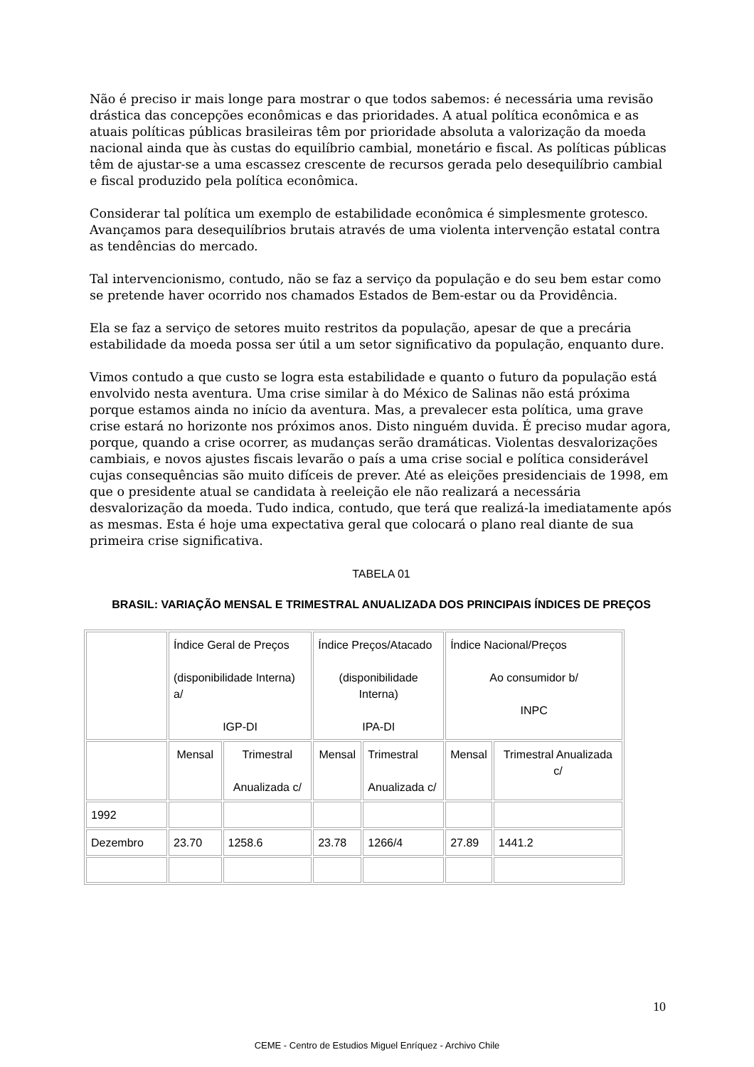Não é preciso ir mais longe para mostrar o que todos sabemos: é necessária uma revisão drástica das concepções econômicas e das prioridades. A atual política econômica e as atuais políticas públicas brasileiras têm por prioridade absoluta a valorização da moeda nacional ainda que às custas do equilíbrio cambial, monetário e fiscal. As políticas públicas têm de ajustar-se a uma escassez crescente de recursos gerada pelo desequilíbrio cambial e fiscal produzido pela política econômica.
Considerar tal política um exemplo de estabilidade econômica é simplesmente grotesco. Avançamos para desequilíbrios brutais através de uma violenta intervenção estatal contra as tendências do mercado.
Tal intervencionismo, contudo, não se faz a serviço da população e do seu bem estar como se pretende haver ocorrido nos chamados Estados de Bem-estar ou da Providência.
Ela se faz a serviço de setores muito restritos da população, apesar de que a precária estabilidade da moeda possa ser útil a um setor significativo da população, enquanto dure.
Vimos contudo a que custo se logra esta estabilidade e quanto o futuro da população está envolvido nesta aventura. Uma crise similar à do México de Salinas não está próxima porque estamos ainda no início da aventura. Mas, a prevalecer esta política, uma grave crise estará no horizonte nos próximos anos. Disto ninguém duvida. É preciso mudar agora, porque, quando a crise ocorrer, as mudanças serão dramáticas. Violentas desvalorizações cambiais, e novos ajustes fiscais levarão o país a uma crise social e política considerável cujas consequências são muito difíceis de prever. Até as eleições presidenciais de 1998, em que o presidente atual se candidata à reeleição ele não realizará a necessária desvalorização da moeda. Tudo indica, contudo, que terá que realizá-la imediatamente após as mesmas. Esta é hoje uma expectativa geral que colocará o plano real diante de sua primeira crise significativa.
TABELA 01
BRASIL: VARIAÇÃO MENSAL E TRIMESTRAL ANUALIZADA DOS PRINCIPAIS ÍNDICES DE PREÇOS
| | Índice Geral de Preços (disponibilidade Interna) a/ IGP-DI | | Índice Preços/Atacado (disponibilidade Interna) IPA-DI | | Índice Nacional/Preços Ao consumidor b/ INPC | |
| | Mensal | Trimestral Anualizada c/ | Mensal | Trimestral Anualizada c/ | Mensal | Trimestral Anualizada c/ |
| 1992 | | | | | | |
| Dezembro | 23.70 | 1258.6 | 23.78 | 1266/4 | 27.89 | 1441.2 |
10
CEME - Centro de Estudios Miguel Enríquez - Archivo Chile